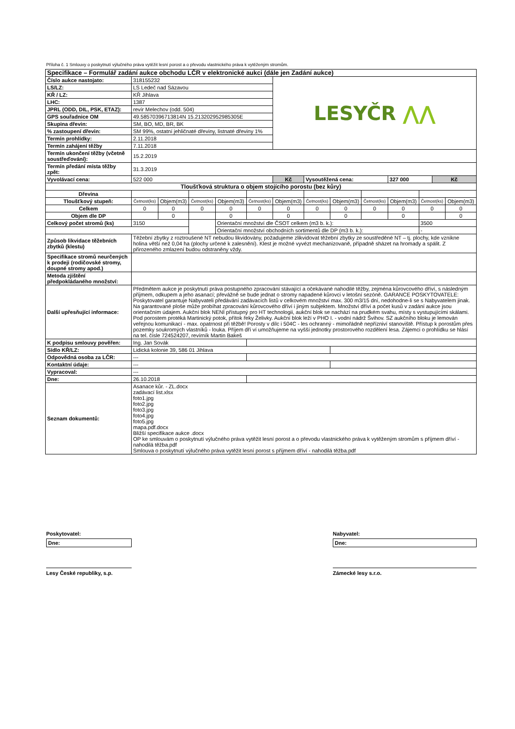Příloha č. 1 Smlouvy o poskytnutí výlučného práva vytěžit lesní porost a o převodu vlastnického práva k vytěženým stromům.
| Specifikace – Formulář zadání aukce obchodu LČR v elektronické aukci (dále jen Zadání aukce) | | | | | | | | | | | | | |
| Číslo aukce nastojato: | 318155232 | | | | | LESYČR ⋀⋀ | | | | | | | |
| LS/LZ: | LS Ledeč nad Sázavou | | | | | | | | | | | | |
| KŘ / LZ: | KŘ Jihlava | | | | | | | | | | | | |
| LHC: | 1387 | | | | | | | | | | | | |
| JPRL (ODD, DIL, PSK, ETAZ): | revír Melechov (odd. 504) | | | | | | | | | | | | |
| GPS souřadnice OM | 49.58570396713814N 15.213202952985305E | | | | | | | | | | | | |
| Skupina dřevin: | SM, BO, MD, BR, BK | | | | | | | | | | | | |
| % zastoupení dřevin: | SM 99%, ostatní jehličnaté dřeviny, listnaté dřeviny 1% | | | | | | | | | | | | |
| Termín prohlídky: | 2.11.2018 | | | | | | | | | | | | |
| Termín zahájení těžby | 7.11.2018 | | | | | | | | | | | | |
| Termín ukončení těžby (včetně soustřeďování): | 15.2.2019 | | | | | | | | | | | | |
| Termín předání místa těžby zpět: | 31.3.2019 | | | | | | | | | | | | |
| Vyvolávací cena: | 522 000 | | | | | Kč | Vysoutěžená cena: | | | 327 000 | | Kč | |
| Tloušťková struktura o objem stojícího porostu (bez kůry) | | | | | | | | | | | | | |
| Dřevina | | | | | | | | | | | | | |
| Tloušťkový stupeň: | Četnost(ks) | Objem(m3) | Četnost(ks) | Objem(m3) | Četnost(ks) | Objem(m3) | Četnost(ks) | Objem(m3) | Četnost(ks) | Objem(m3) | Četnost(ks) | | Objem(m3) |
| Celkem | 0 | 0 | 0 | 0 | 0 | 0 | 0 | 0 | 0 | 0 | 0 | | 0 |
| Objem dle DP | | 0 | | 0 | | 0 | | 0 | | 0 | | | 0 |
| Celkový počet stromů (ks) | 3150 | | | Orientační množství dle ČSOT celkem (m3 b. k.): | | | | | | | 3500 | | |
| | | | | Orientační množství obchodních sortimentů dle DP (m3 b. k.): | | | | | | | - | | |
| Způsob likvidace těžebních zbytků (klestu) | Těžební zbytky z roztroušené NT nebudou likvidovány, požadujeme zlikvidovat těžební zbytky ze soustředěné NT – tj. plochy, kde vznikne holina větší než 0,04 ha (plochy určené k zalesnění). Klest je možné vyvézt mechanizovaně, případně sházet na hromady a spálit. Z přirozeného zmlazení budou odstraněny vždy. | | | | | | | | | | | | |
| Specifikace stromů neurčených k prodeji (rodičovské stromy, doupné stromy apod.) | | | | | | | | | | | | | |
| Metoda zjištění předpokládaného množství: | | | | | | | | | | | | | |
| Další upřesňující informace: | Předmětem aukce je poskytnutí práva postupného zpracování stávající a očekávané nahodilé těžby, zejména kůrovcového dříví, s následným příjmem, odkupem a jeho asanací; převážně se bude jednat o stromy napadené kůrovci v letošní sezóně. GARANCE POSKYTOVATELE: Poskytovatel garantuje Nabyvateli předávání zadávacích listů v celkovém množství max. 300 m3/15 dní, nedohodne-li se s Nabyvatelem jinak. Na garantované ploše může probíhat zpracování kůrovcového dříví i jiným subjektem. Množství dříví a počet kusů v zadání aukce jsou orientačním údajem. Aukční blok NENÍ přístupný pro HT technologii, aukční blok se nachází na prudkém svahu, místy s vystupujícími skálami. Pod porostem protéká Martinický potok, přítok řeky Želivky. Aukční blok leží v PHO I. - vodní nádrž Švihov. SZ aukčního bloku je lemován veřejnou komunikací - max. opatrnost při těžbě! Porosty v dílc i 504C - les ochranný - mimořádně nepřízniví stanoviště. Přístup k porostům přes pozemky soukromých vlastníků - louka. Příjem dří ví umožňujeme na vyšší jednotky prostorového rozdělení lesa. Zájemci o prohlídku se hlásí na tel. čísle 724524207, revírník Martin Bakeš | | | | | | | | | | | | |
| K podpisu smlouvy pověřen: | Ing. Jan Sovák | | | | | | | | | | | | |
| Sídlo KŘ/LZ: | Lidická kolonie 39, 586 01 Jihlava | | | | | | | | | | | | |
| Odpovědná osoba za LČR: | --- | | | | | | | | | | | | |
| Kontaktní údaje: | --- | | | | | | | | | | | | |
| Vypracoval: | --- | | | | | | | | | | | | |
| Dne: | 26.10.2018 | | | | | | | | | | | | |
| Seznam dokumentů: | Asanace kůr. - ZL.docx zadávací list.xlsx foto1.jpg foto2.jpg foto3.jpg foto4.jpg foto5.jpg mapa.pdf.docx Bližší specifikace aukce .docx OP ke smlouvám o poskytnutí výlučného práva vytěžit lesní porost a o převodu vlastnického práva k vytěženým stromům s příjmem dříví - nahodilá těžba.pdf Smlouva o poskytnutí výlučného práva vytěžit lesní porost s příjmem dříví - nahodilá těžba.pdf | | | | | | | | | | | | |
Poskytovatel:
Dne:
Lesy České republiky, s.p.
Nabyvatel:
Dne:
Zámecké lesy s.r.o.